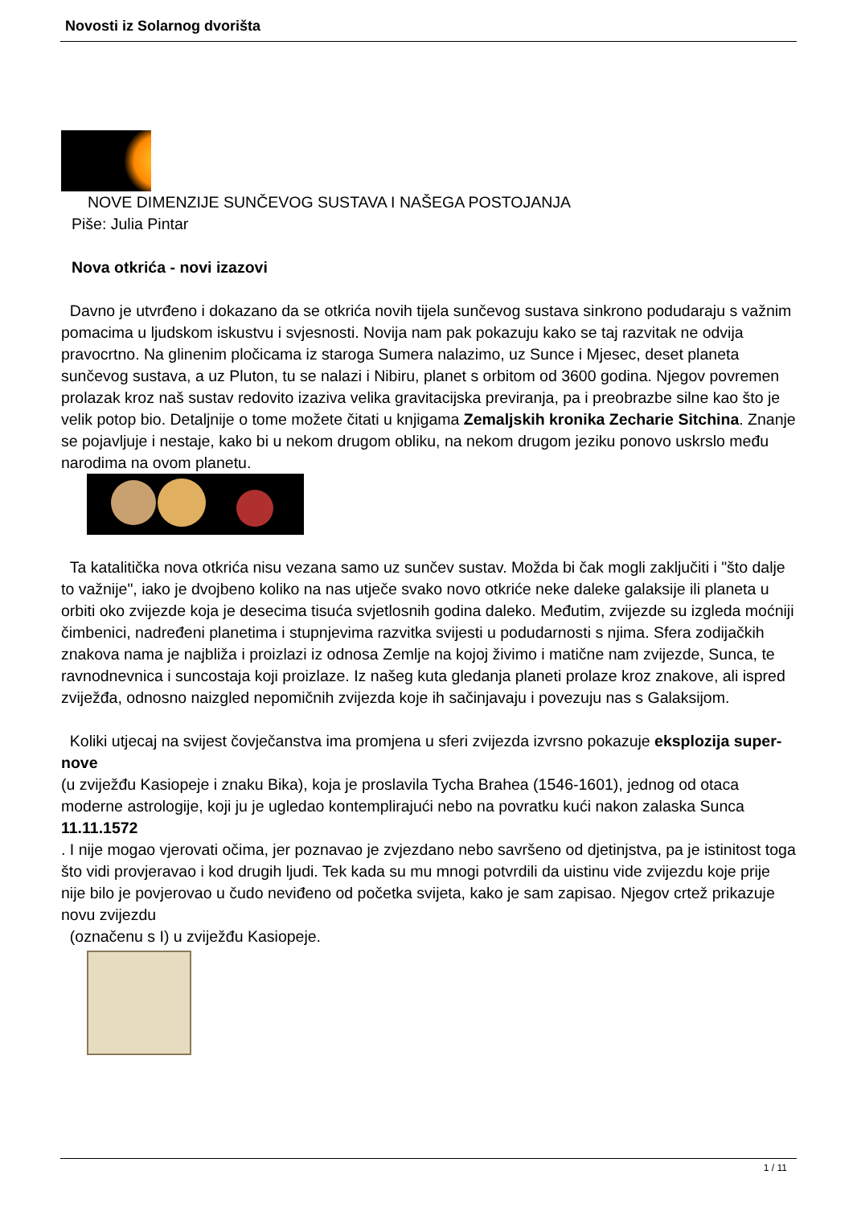Novosti iz Solarnog dvorišta
NOVE DIMENZIJE SUNČEVOG SUSTAVA I NAŠEGA POSTOJANJA
Piše: Julia Pintar
Nova otkrića - novi izazovi
Davno je utvrđeno i dokazano da se otkrića novih tijela sunčevog sustava sinkrono podudaraju s važnim pomacima u ljudskom iskustvu i svjesnosti. Novija nam pak pokazuju kako se taj razvitak ne odvija pravocrtno. Na glinenim pločicama iz staroga Sumera nalazimo, uz Sunce i Mjesec, deset planeta sunčevog sustava, a uz Pluton, tu se nalazi i Nibiru, planet s orbitom od 3600 godina. Njegov povremen prolazak kroz naš sustav redovito izaziva velika gravitacijska previranja, pa i preobrazbe silne kao što je velik potop bio. Detaljnije o tome možete čitati u knjigama Zemaljskih kronika Zecharie Sitchina. Znanje se pojavljuje i nestaje, kako bi u nekom drugom obliku, na nekom drugom jeziku ponovo uskrslo među narodima na ovom planetu.
Ta katalitička nova otkrića nisu vezana samo uz sunčev sustav. Možda bi čak mogli zaključiti i "što dalje to važnije", iako je dvojbeno koliko na nas utječe svako novo otkriće neke daleke galaksije ili planeta u orbiti oko zvijezde koja je desecima tisuća svjetlosnih godina daleko. Međutim, zvijezde su izgleda moćniji čimbenici, nadređeni planetima i stupnjevima razvitka svijesti u podudarnosti s njima. Sfera zodijačkih znakova nama je najbliža i proizlazi iz odnosa Zemlje na kojoj živimo i matične nam zvijezde, Sunca, te ravnodnevnica i suncostaja koji proizlaze. Iz našeg kuta gledanja planeti prolaze kroz znakove, ali ispred zviježđa, odnosno naizgled nepomičnih zvijezda koje ih sačinjavaju i povezuju nas s Galaksijom.
Koliki utjecaj na svijest čovječanstva ima promjena u sferi zvijezda izvrsno pokazuje eksplozija super-nove
(u zviježđu Kasiopeje i znaku Bika), koja je proslavila Tycha Brahea (1546-1601), jednog od otaca moderne astrologije, koji ju je ugledao kontemplirajući nebo na povratku kući nakon zalaska Sunca
11.11.1572
. I nije mogao vjerovati očima, jer poznavao je zvjezdano nebo savršeno od djetinjstva, pa je istinitost toga što vidi provjeravao i kod drugih ljudi. Tek kada su mu mnogi potvrdili da uistinu vide zvijezdu koje prije nije bilo je povjerovao u čudo neviđeno od početka svijeta, kako je sam zapisao. Njegov crtež prikazuje novu zvijezdu
(označenu s I) u zviježđu Kasiopeje.
1 / 11